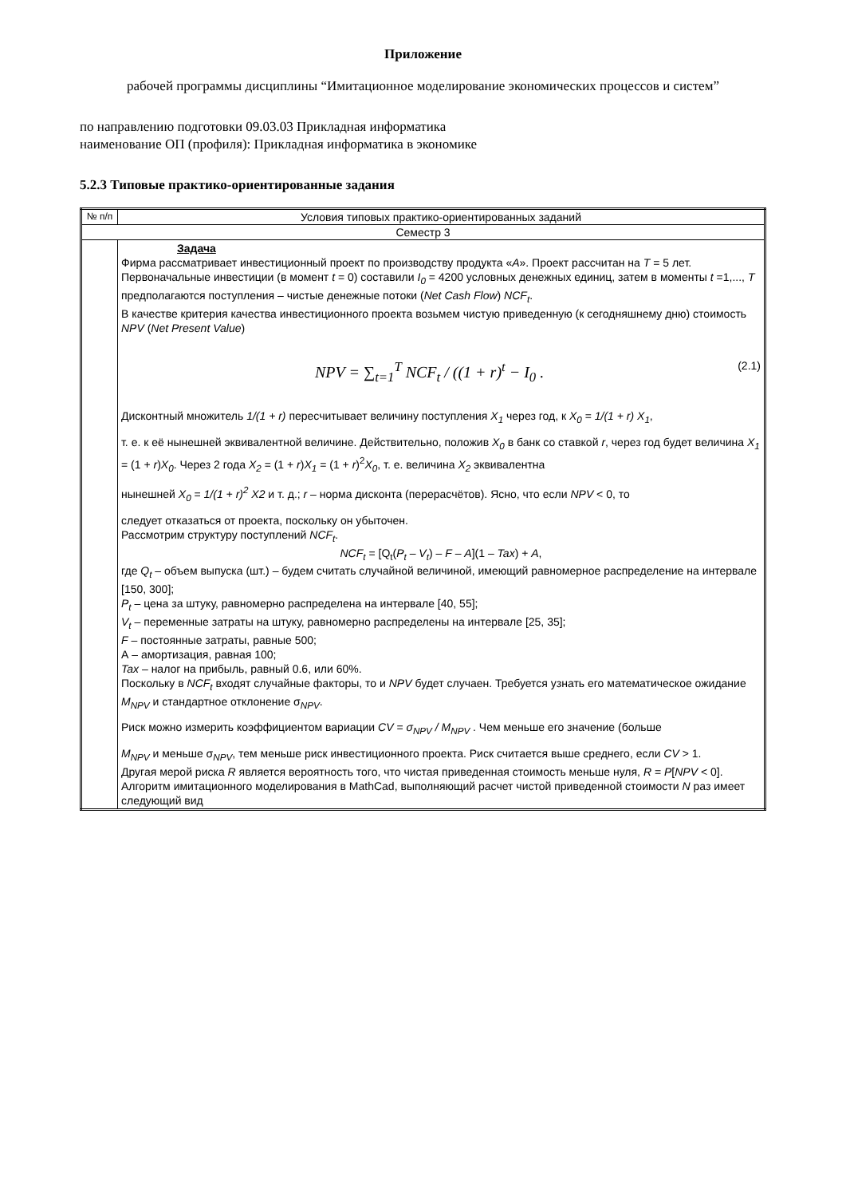Приложение
рабочей программы дисциплины “Имитационное моделирование экономических процессов и систем”
по направлению подготовки 09.03.03 Прикладная информатика
наименование ОП (профиля): Прикладная информатика в экономике
5.2.3 Типовые практико-ориентированные задания
| № п/п | Условия типовых практико-ориентированных заданий |
| --- | --- |
| Семестр 3 | |
| | Задача Фирма рассматривает инвестиционный проект по производству продукта « А ». Проект рассчитан на T = 5 лет. Первоначальные инвестиции (в момент t = 0) составили I<sub>0</sub> = 4200 условных денежных единиц, затем в моменты t =1,..., T предполагаются поступления – чистые денежные потоки ( Net Cash Flow ) NCF<sub>t</sub> . В качестве критерия качества инвестиционного проекта возьмем чистую приведенную (к сегодняшнему дню) стоимость NPV ( Net Present Value ) NPV = ∑<sub>t=1</sub><sup>T</sup> NCF<sub>t</sub> / ((1 + r)<sup>t</sup> − I<sub>0</sub> . (2.1) Дисконтный множитель 1/(1 + r) пересчитывает величину поступления X<sub>1</sub> через год, к X<sub>0</sub> = 1/(1 + r) X<sub>1</sub> , т. е. к её нынешней эквивалентной величине. Действительно, положив X<sub>0</sub> в банк со ставкой r , через год будет величина X<sub>1</sub> = (1 + r ) X<sub>0</sub> . Через 2 года X<sub>2</sub> = (1 + r ) X<sub>1</sub> = (1 + r )<sup>2</sup> X<sub>0</sub> , т. е. величина X<sub>2</sub> эквивалентна нынешней X<sub>0</sub> = 1/(1 + r)<sup>2</sup> X2 и т. д.; r – норма дисконта (перерасчётов). Ясно, что если NPV < 0, то следует отказаться от проекта, поскольку он убыточен. Рассмотрим структуру поступлений NCF<sub>t</sub> . NCF<sub>t</sub> = [Q<sub>t</sub>( P<sub>t</sub> – V<sub>t</sub> ) – F – A ](1 – Tax ) + A , где Q<sub>t</sub> – объем выпуска (шт.) – будем считать случайной величиной, имеющий равномерное распределение на интервале [150, 300]; P<sub>t</sub> – цена за штуку, равномерно распределена на интервале [40, 55]; V<sub>t</sub> – переменные затраты на штуку, равномерно распределены на интервале [25, 35]; F – постоянные затраты, равные 500; А – амортизация, равная 100; Tax – налог на прибыль, равный 0.6, или 60%. Поскольку в NCF<sub>t</sub> входят случайные факторы, то и NPV будет случаен. Требуется узнать его математическое ожидание M<sub>NPV</sub> и стандартное отклонение σ<sub>NPV</sub>. Риск можно измерить коэффициентом вариации CV = σ<sub>NPV</sub> / M<sub>NPV</sub> . Чем меньше его значение (больше M<sub>NPV</sub> и меньше σ<sub>NPV</sub>, тем меньше риск инвестиционного проекта. Риск считается выше среднего, если CV > 1. Другая мерой риска R является вероятность того, что чистая приведенная стоимость меньше нуля, R = P [ NPV < 0]. Алгоритм имитационного моделирования в MathCad, выполняющий расчет чистой приведенной стоимости N раз имеет следующий вид |